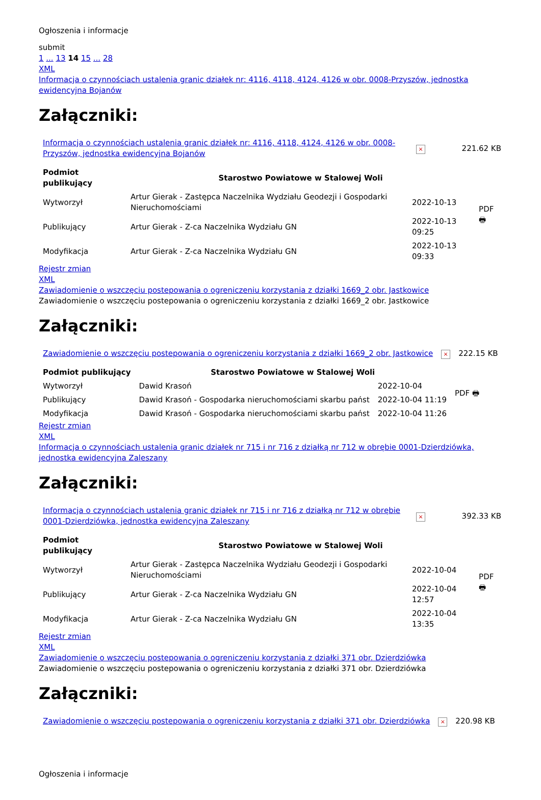Ogłoszenia i informacje
submit
1 ... 13 14 15 ... 28
XML
Informacja o czynnościach ustalenia granic działek nr: 4116, 4118, 4124, 4126 w obr. 0008-Przyszów, jednostka ewidencyjna Bojanów
Załączniki:
| Informacja o czynnościach ustalenia granic działek nr: 4116, 4118, 4124, 4126 w obr. 0008-Przyszów, jednostka ewidencyjna Bojanów | × | 221.62 KB |
| Podmiot publikujący | Starostwo Powiatowe w Stalowej Woli | | |
| Wytworzył | Artur Gierak - Zastępca Naczelnika Wydziału Geodezji i Gospodarki Nieruchomościami | 2022-10-13 | PDF 🖶 |
| Publikujący | Artur Gierak - Z-ca Naczelnika Wydziału GN | 2022-10-13 09:25 | |
| Modyfikacja | Artur Gierak - Z-ca Naczelnika Wydziału GN | 2022-10-13 09:33 | |
Rejestr zmian
XML
Zawiadomienie o wszczęciu postepowania o ogreniczeniu korzystania z działki 1669_2 obr. Jastkowice
Zawiadomienie o wszczęciu postepowania o ogreniczeniu korzystania z działki 1669_2 obr. Jastkowice
Załączniki:
| Zawiadomienie o wszczęciu postepowania o ogreniczeniu korzystania z działki 1669_2 obr. Jastkowice | × | 222.15 KB |
| Podmiot publikujący | Starostwo Powiatowe w Stalowej Woli | | |
| Wytworzył | Dawid Krasoń | 2022-10-04 | PDF 🖶 |
| Publikujący | Dawid Krasoń - Gospodarka nieruchomościami skarbu państ | 2022-10-04 11:19 | |
| Modyfikacja | Dawid Krasoń - Gospodarka nieruchomościami skarbu państ | 2022-10-04 11:26 | |
Rejestr zmian
XML
Informacja o czynnościach ustalenia granic działek nr 715 i nr 716 z działką nr 712 w obrębie 0001-Dzierdziówka, jednostka ewidencyjna Zaleszany
Załączniki:
| Informacja o czynnościach ustalenia granic działek nr 715 i nr 716 z działką nr 712 w obrębie 0001-Dzierdziówka, jednostka ewidencyjna Zaleszany | × | 392.33 KB |
| Podmiot publikujący | Starostwo Powiatowe w Stalowej Woli | | |
| Wytworzył | Artur Gierak - Zastępca Naczelnika Wydziału Geodezji i Gospodarki Nieruchomościami | 2022-10-04 | PDF 🖶 |
| Publikujący | Artur Gierak - Z-ca Naczelnika Wydziału GN | 2022-10-04 12:57 | |
| Modyfikacja | Artur Gierak - Z-ca Naczelnika Wydziału GN | 2022-10-04 13:35 | |
Rejestr zmian
XML
Zawiadomienie o wszczęciu postepowania o ogreniczeniu korzystania z działki 371 obr. Dzierdziówka
Zawiadomienie o wszczęciu postepowania o ogreniczeniu korzystania z działki 371 obr. Dzierdziówka
Załączniki:
| Zawiadomienie o wszczęciu postepowania o ogreniczeniu korzystania z działki 371 obr. Dzierdziówka | × | 220.98 KB |
Ogłoszenia i informacje